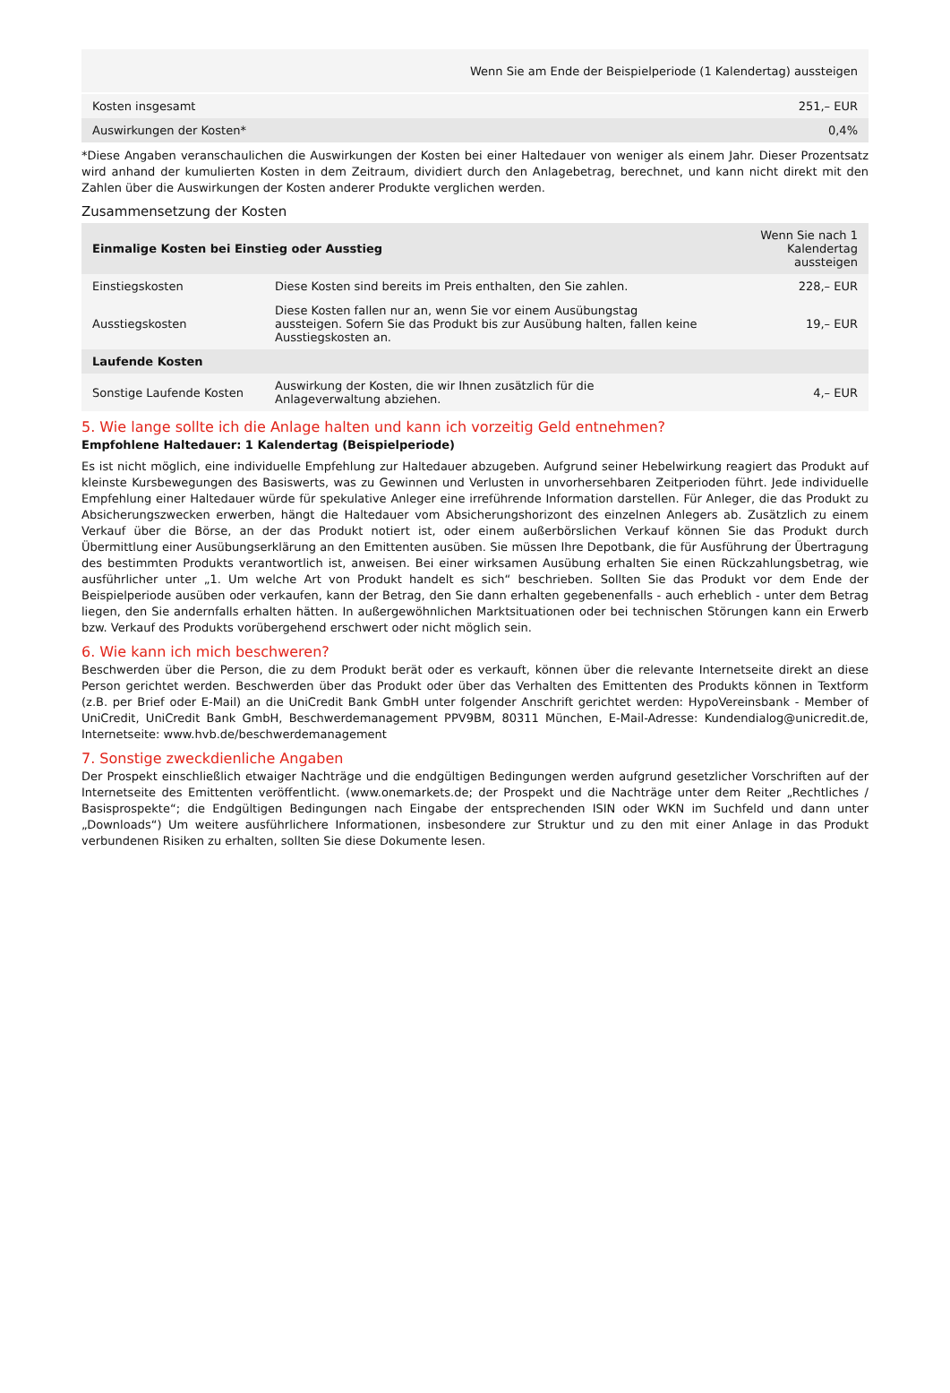| | Wenn Sie am Ende der Beispielperiode (1 Kalendertag) aussteigen |
| --- | --- |
| Kosten insgesamt | 251,– EUR |
| Auswirkungen der Kosten* | 0,4% |
*Diese Angaben veranschaulichen die Auswirkungen der Kosten bei einer Haltedauer von weniger als einem Jahr. Dieser Prozentsatz wird anhand der kumulierten Kosten in dem Zeitraum, dividiert durch den Anlagebetrag, berechnet, und kann nicht direkt mit den Zahlen über die Auswirkungen der Kosten anderer Produkte verglichen werden.
Zusammensetzung der Kosten
| Einmalige Kosten bei Einstieg oder Ausstieg | | Wenn Sie nach 1 Kalendertag aussteigen |
| --- | --- | --- |
| Einstiegskosten | Diese Kosten sind bereits im Preis enthalten, den Sie zahlen. | 228,– EUR |
| Ausstiegskosten | Diese Kosten fallen nur an, wenn Sie vor einem Ausübungstag aussteigen. Sofern Sie das Produkt bis zur Ausübung halten, fallen keine Ausstiegskosten an. | 19,– EUR |
| Laufende Kosten | | |
| Sonstige Laufende Kosten | Auswirkung der Kosten, die wir Ihnen zusätzlich für die Anlageverwaltung abziehen. | 4,– EUR |
5. Wie lange sollte ich die Anlage halten und kann ich vorzeitig Geld entnehmen?
Empfohlene Haltedauer: 1 Kalendertag (Beispielperiode)
Es ist nicht möglich, eine individuelle Empfehlung zur Haltedauer abzugeben. Aufgrund seiner Hebelwirkung reagiert das Produkt auf kleinste Kursbewegungen des Basiswerts, was zu Gewinnen und Verlusten in unvorhersehbaren Zeitperioden führt. Jede individuelle Empfehlung einer Haltedauer würde für spekulative Anleger eine irreführende Information darstellen. Für Anleger, die das Produkt zu Absicherungszwecken erwerben, hängt die Haltedauer vom Absicherungshorizont des einzelnen Anlegers ab. Zusätzlich zu einem Verkauf über die Börse, an der das Produkt notiert ist, oder einem außerbörslichen Verkauf können Sie das Produkt durch Übermittlung einer Ausübungserklärung an den Emittenten ausüben. Sie müssen Ihre Depotbank, die für Ausführung der Übertragung des bestimmten Produkts verantwortlich ist, anweisen. Bei einer wirksamen Ausübung erhalten Sie einen Rückzahlungsbetrag, wie ausführlicher unter „1. Um welche Art von Produkt handelt es sich“ beschrieben. Sollten Sie das Produkt vor dem Ende der Beispielperiode ausüben oder verkaufen, kann der Betrag, den Sie dann erhalten gegebenenfalls - auch erheblich - unter dem Betrag liegen, den Sie andernfalls erhalten hätten. In außergewöhnlichen Marktsituationen oder bei technischen Störungen kann ein Erwerb bzw. Verkauf des Produkts vorübergehend erschwert oder nicht möglich sein.
6. Wie kann ich mich beschweren?
Beschwerden über die Person, die zu dem Produkt berät oder es verkauft, können über die relevante Internetseite direkt an diese Person gerichtet werden. Beschwerden über das Produkt oder über das Verhalten des Emittenten des Produkts können in Textform (z.B. per Brief oder E-Mail) an die UniCredit Bank GmbH unter folgender Anschrift gerichtet werden: HypoVereinsbank - Member of UniCredit, UniCredit Bank GmbH, Beschwerdemanagement PPV9BM, 80311 München, E-Mail-Adresse: Kundendialog@unicredit.de, Internetseite: www.hvb.de/beschwerdemanagement
7. Sonstige zweckdienliche Angaben
Der Prospekt einschließlich etwaiger Nachträge und die endgültigen Bedingungen werden aufgrund gesetzlicher Vorschriften auf der Internetseite des Emittenten veröffentlicht. (www.onemarkets.de; der Prospekt und die Nachträge unter dem Reiter „Rechtliches / Basisprospekte“; die Endgültigen Bedingungen nach Eingabe der entsprechenden ISIN oder WKN im Suchfeld und dann unter „Downloads“) Um weitere ausführlichere Informationen, insbesondere zur Struktur und zu den mit einer Anlage in das Produkt verbundenen Risiken zu erhalten, sollten Sie diese Dokumente lesen.